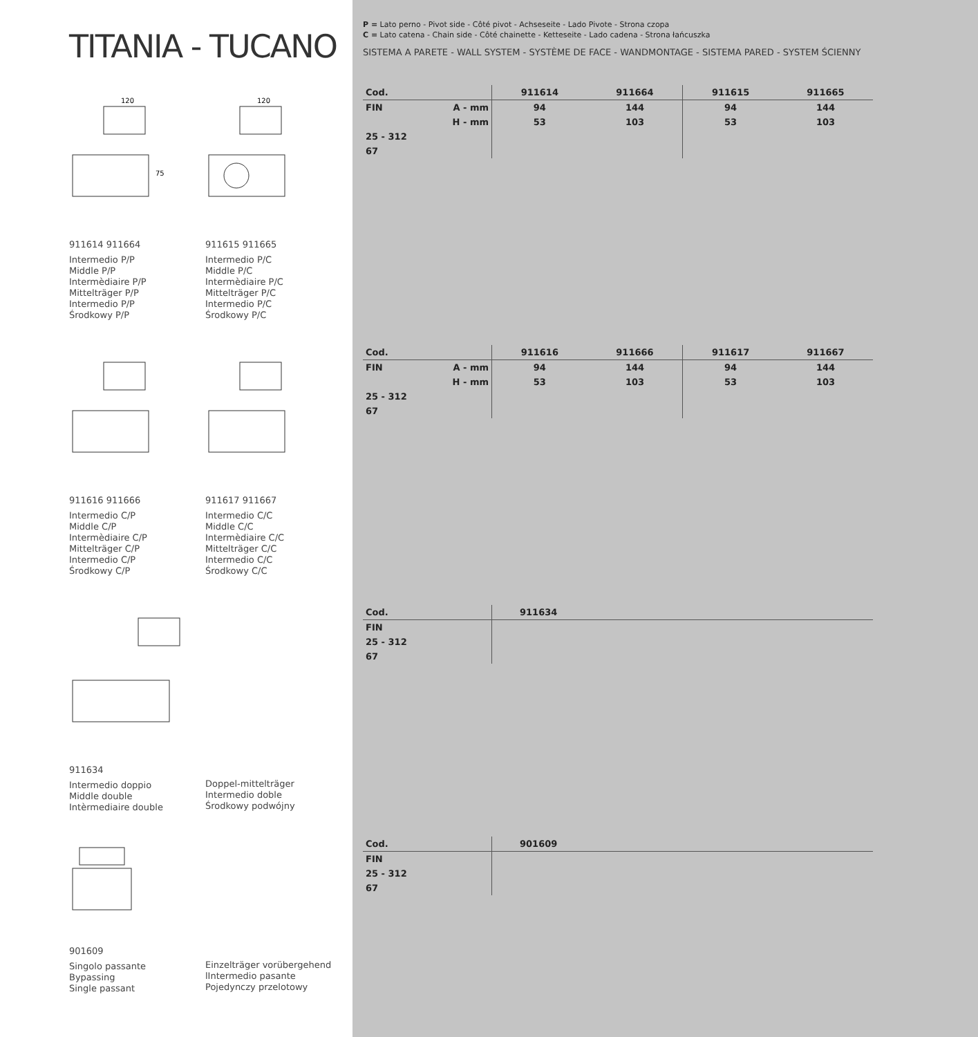TITANIA - TUCANO
120
75
911614 911664
Intermedio P/P
Middle P/P
Intermèdiaire P/P
Mittelträger P/P
Intermedio P/P
Środkowy P/P
120
911615 911665
Intermedio P/C
Middle P/C
Intermèdiaire P/C
Mittelträger P/C
Intermedio P/C
Środkowy P/C
911616 911666
Intermedio C/P
Middle C/P
Intermèdiaire C/P
Mittelträger C/P
Intermedio C/P
Środkowy C/P
911617 911667
Intermedio C/C
Middle C/C
Intermèdiaire C/C
Mittelträger C/C
Intermedio C/C
Środkowy C/C
911634
Intermedio doppio
Middle double
Intèrmediaire double
Doppel-mittelträger
Intermedio doble
Środkowy podwójny
901609
Singolo passante
Bypassing
Single passant
Einzelträger vorübergehend
lIntermedio pasante
Pojedynczy przelotowy
P = Lato perno - Pivot side - Côté pivot - Achseseite - Lado Pivote - Strona czopa
C = Lato catena - Chain side - Côté chainette - Ketteseite - Lado cadena - Strona łańcuszka
SISTEMA A PARETE - WALL SYSTEM - SYSTÈME DE FACE - WANDMONTAGE - SISTEMA PARED - SYSTEM ŚCIENNY
| Cod. | | 911614 | 911664 | 911615 | 911665 |
| --- | --- | --- | --- | --- | --- |
| FIN | A - mm | 94 | 144 | 94 | 144 |
| | H - mm | 53 | 103 | 53 | 103 |
| 25 - 312 | | | | | |
| 67 | | | | | |
| Cod. | | 911616 | 911666 | 911617 | 911667 |
| --- | --- | --- | --- | --- | --- |
| FIN | A - mm | 94 | 144 | 94 | 144 |
| | H - mm | 53 | 103 | 53 | 103 |
| 25 - 312 | | | | | |
| 67 | | | | | |
| Cod. | | 911634 |
| --- | --- | --- |
| FIN | | |
| 25 - 312 | | |
| 67 | | |
| Cod. | | 901609 |
| --- | --- | --- |
| FIN | | |
| 25 - 312 | | |
| 67 | | |